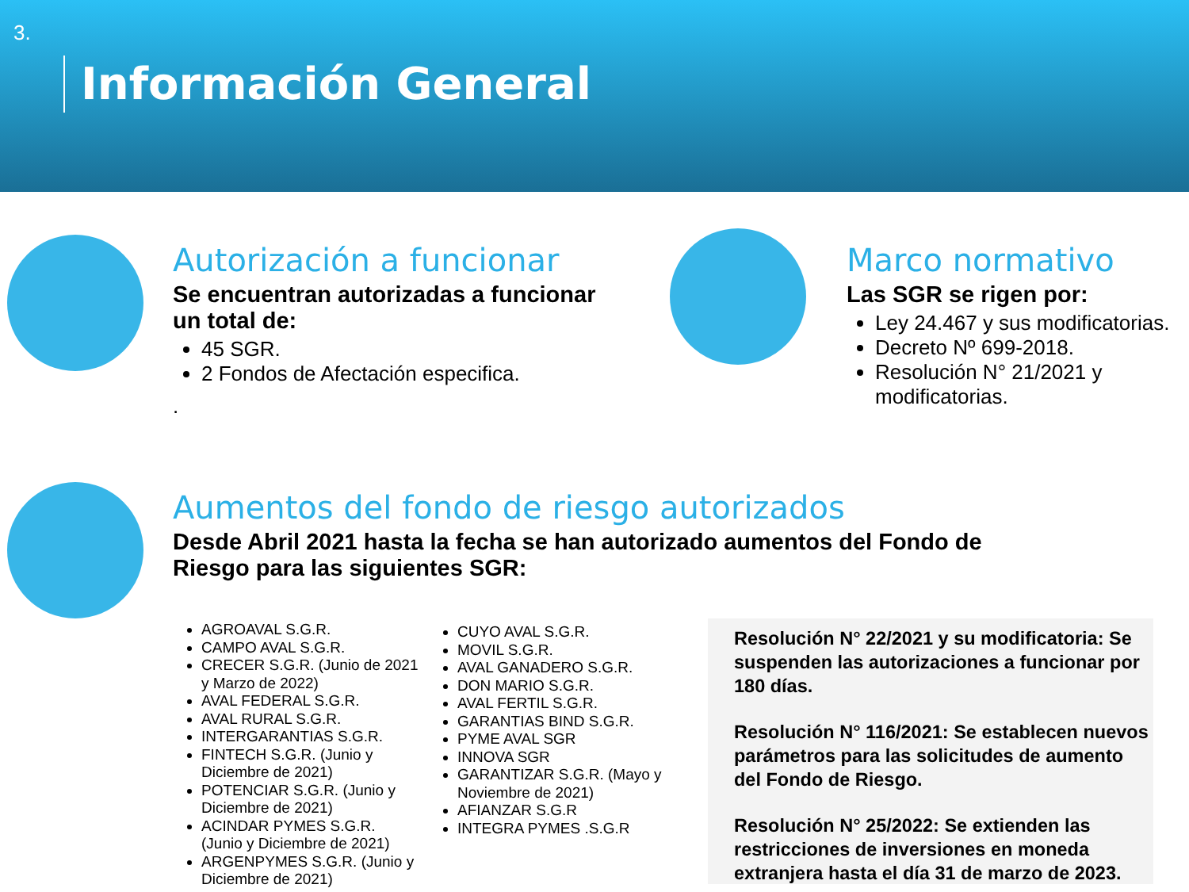3.
Información General
Autorización a funcionar
Se encuentran autorizadas a funcionar un total de:
45 SGR.
2 Fondos de Afectación especifica.
.
Marco normativo
Las SGR se rigen por:
Ley 24.467 y sus modificatorias.
Decreto Nº 699-2018.
Resolución N° 21/2021 y modificatorias.
Aumentos del fondo de riesgo autorizados
Desde Abril 2021 hasta la fecha se han autorizado aumentos del Fondo de Riesgo para las siguientes SGR:
AGROAVAL S.G.R.
CAMPO AVAL S.G.R.
CRECER S.G.R. (Junio de 2021 y Marzo de 2022)
AVAL FEDERAL S.G.R.
AVAL RURAL S.G.R.
INTERGARANTIAS S.G.R.
FINTECH S.G.R. (Junio y Diciembre de 2021)
POTENCIAR S.G.R. (Junio y Diciembre de 2021)
ACINDAR PYMES S.G.R. (Junio y Diciembre de 2021)
ARGENPYMES S.G.R. (Junio y Diciembre de 2021)
CUYO AVAL S.G.R.
MOVIL S.G.R.
AVAL GANADERO S.G.R.
DON MARIO S.G.R.
AVAL FERTIL S.G.R.
GARANTIAS BIND S.G.R.
PYME AVAL SGR
INNOVA SGR
GARANTIZAR S.G.R. (Mayo y Noviembre de 2021)
AFIANZAR S.G.R
INTEGRA PYMES .S.G.R
Resolución N° 22/2021 y su modificatoria: Se suspenden las autorizaciones a funcionar por 180 días.
Resolución N° 116/2021: Se establecen nuevos parámetros para las solicitudes de aumento del Fondo de Riesgo.
Resolución N° 25/2022: Se extienden las restricciones de inversiones en moneda extranjera hasta el día 31 de marzo de 2023.